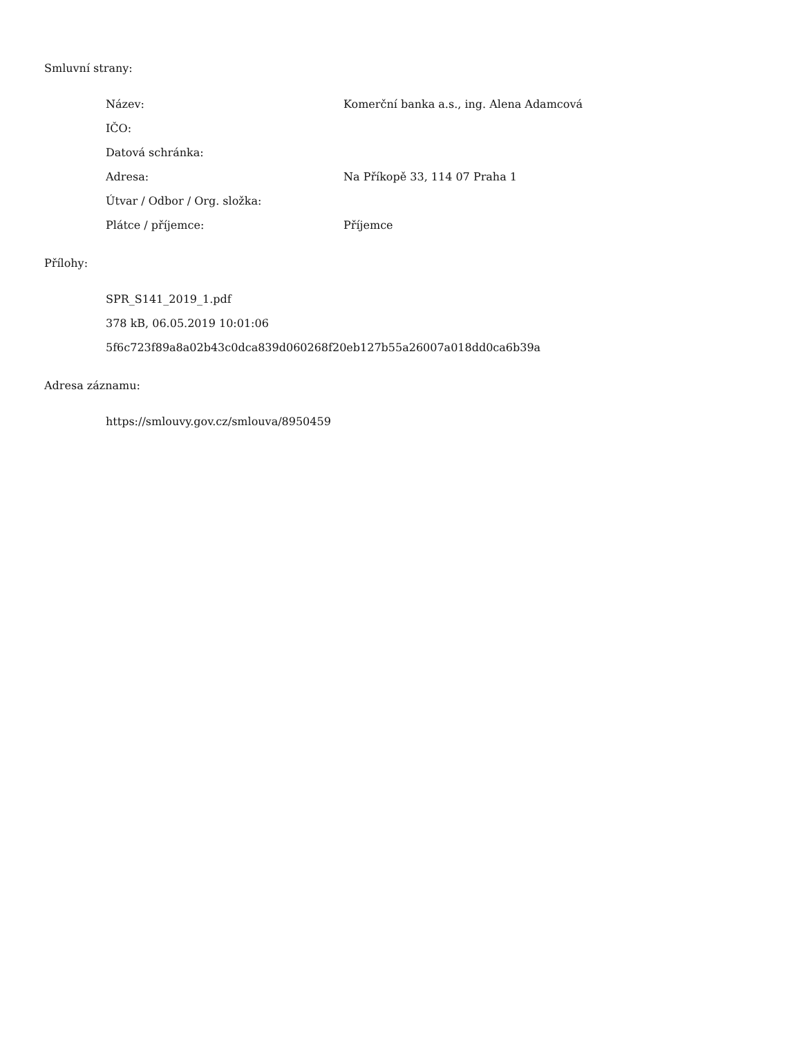Smluvní strany:
Název: Komerční banka a.s., ing. Alena Adamcová
IČO:
Datová schránka:
Adresa: Na Příkopě 33, 114 07 Praha 1
Útvar / Odbor / Org. složka:
Plátce / příjemce: Příjemce
Přílohy:
SPR_S141_2019_1.pdf
378 kB, 06.05.2019 10:01:06
5f6c723f89a8a02b43c0dca839d060268f20eb127b55a26007a018dd0ca6b39a
Adresa záznamu:
https://smlouvy.gov.cz/smlouva/8950459